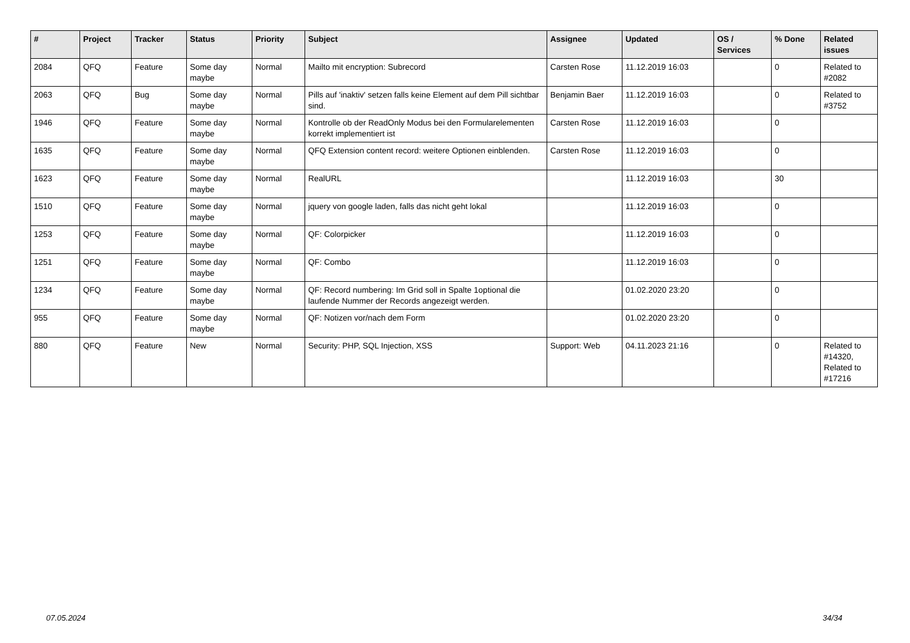| # | Project | Tracker | Status | Priority | Subject | Assignee | Updated | OS / Services | % Done | Related issues |
| --- | --- | --- | --- | --- | --- | --- | --- | --- | --- | --- |
| 2084 | QFQ | Feature | Some day maybe | Normal | Mailto mit encryption: Subrecord | Carsten Rose | 11.12.2019 16:03 | | 0 | Related to #2082 |
| 2063 | QFQ | Bug | Some day maybe | Normal | Pills auf 'inaktiv' setzen falls keine Element auf dem Pill sichtbar sind. | Benjamin Baer | 11.12.2019 16:03 | | 0 | Related to #3752 |
| 1946 | QFQ | Feature | Some day maybe | Normal | Kontrolle ob der ReadOnly Modus bei den Formularelementen korrekt implementiert ist | Carsten Rose | 11.12.2019 16:03 | | 0 | |
| 1635 | QFQ | Feature | Some day maybe | Normal | QFQ Extension content record: weitere Optionen einblenden. | Carsten Rose | 11.12.2019 16:03 | | 0 | |
| 1623 | QFQ | Feature | Some day maybe | Normal | RealURL | | 11.12.2019 16:03 | | 30 | |
| 1510 | QFQ | Feature | Some day maybe | Normal | jquery von google laden, falls das nicht geht lokal | | 11.12.2019 16:03 | | 0 | |
| 1253 | QFQ | Feature | Some day maybe | Normal | QF: Colorpicker | | 11.12.2019 16:03 | | 0 | |
| 1251 | QFQ | Feature | Some day maybe | Normal | QF: Combo | | 11.12.2019 16:03 | | 0 | |
| 1234 | QFQ | Feature | Some day maybe | Normal | QF: Record numbering: Im Grid soll in Spalte 1optional die laufende Nummer der Records angezeigt werden. | | 01.02.2020 23:20 | | 0 | |
| 955 | QFQ | Feature | Some day maybe | Normal | QF: Notizen vor/nach dem Form | | 01.02.2020 23:20 | | 0 | |
| 880 | QFQ | Feature | New | Normal | Security: PHP, SQL Injection, XSS | Support: Web | 04.11.2023 21:16 | | 0 | Related to #14320, Related to #17216 |
07.05.2024 34/34